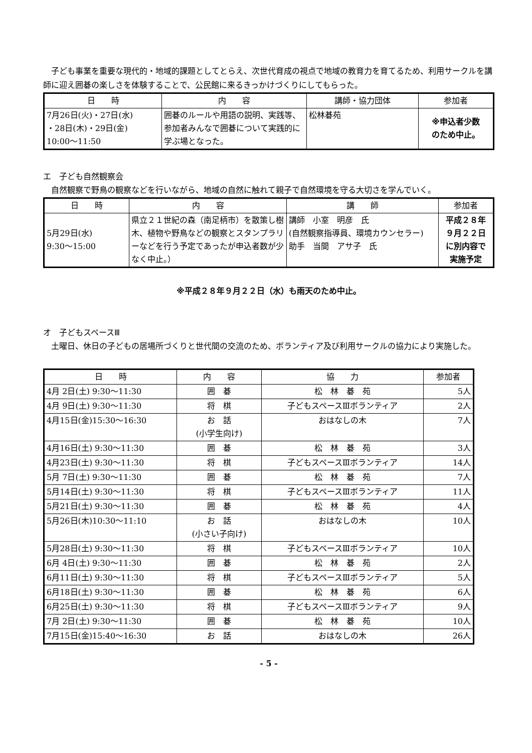子ども事業を重要な現代的・地域的課題としてとらえ、次世代育成の視点で地域の教育力を育てるため、利用サークルを講師に迎え囲碁の楽しさを体験することで、公民館に来るきっかけづくりにしてもらった。
| 日 時 | 内 容 | 講師・協力団体 | 参加者 |
| --- | --- | --- | --- |
| 7月26日(火)・27日(水) ・28日(木)・29日(金) 10:00～11:50 | 囲碁のルールや用語の説明、実践等、参加者みんなで囲碁について実践的に学ぶ場となった。 | 松林碁苑 | ※申込者少数 のため中止。 |
エ　子ども自然観察会
自然観察で野鳥の観察などを行いながら、地域の自然に触れて親子で自然環境を守る大切さを学んでいく。
| 日 時 | 内 容 | 講 師 | 参加者 |
| --- | --- | --- | --- |
| 5月29日(水) 9:30～15:00 | 県立２１世紀の森（南足柄市）を散策し樹木、植物や野鳥などの観察とスタンプラリーなどを行う予定であったが申込者数が少なく中止。） | 講師 小室 明彦 氏 (自然観察指導員、環境カウンセラー) 助手 当間 アサ子 氏 | 平成２８年 ９月２２日 に別内容で 実施予定 |
※平成２８年９月２２日（水）も雨天のため中止。
オ　子どもスペースⅢ
土曜日、休日の子どもの居場所づくりと世代間の交流のため、ボランティア及び利用サークルの協力により実施した。
| 日 時 | 内 容 | 協 力 | 参加者 |
| --- | --- | --- | --- |
| 4月 2日(土) 9:30～11:30 | 囲 碁 | 松 林 碁 苑 | 5人 |
| 4月 9日(土) 9:30～11:30 | 将 棋 | 子どもスペースⅢボランティア | 2人 |
| 4月15日(金)15:30～16:30 | お 話 (小学生向け) | おはなしの木 | 7人 |
| 4月16日(土) 9:30～11:30 | 囲 碁 | 松 林 碁 苑 | 3人 |
| 4月23日(土) 9:30～11:30 | 将 棋 | 子どもスペースⅢボランティア | 14人 |
| 5月 7日(土) 9:30～11:30 | 囲 碁 | 松 林 碁 苑 | 7人 |
| 5月14日(土) 9:30～11:30 | 将 棋 | 子どもスペースⅢボランティア | 11人 |
| 5月21日(土) 9:30～11:30 | 囲 碁 | 松 林 碁 苑 | 4人 |
| 5月26日(木)10:30～11:10 | お 話 (小さい子向け) | おはなしの木 | 10人 |
| 5月28日(土) 9:30～11:30 | 将 棋 | 子どもスペースⅢボランティア | 10人 |
| 6月 4日(土) 9:30～11:30 | 囲 碁 | 松 林 碁 苑 | 2人 |
| 6月11日(土) 9:30～11:30 | 将 棋 | 子どもスペースⅢボランティア | 5人 |
| 6月18日(土) 9:30～11:30 | 囲 碁 | 松 林 碁 苑 | 6人 |
| 6月25日(土) 9:30～11:30 | 将 棋 | 子どもスペースⅢボランティア | 9人 |
| 7月 2日(土) 9:30～11:30 | 囲 碁 | 松 林 碁 苑 | 10人 |
| 7月15日(金)15:40～16:30 | お 話 | おはなしの木 | 26人 |
- 5 -